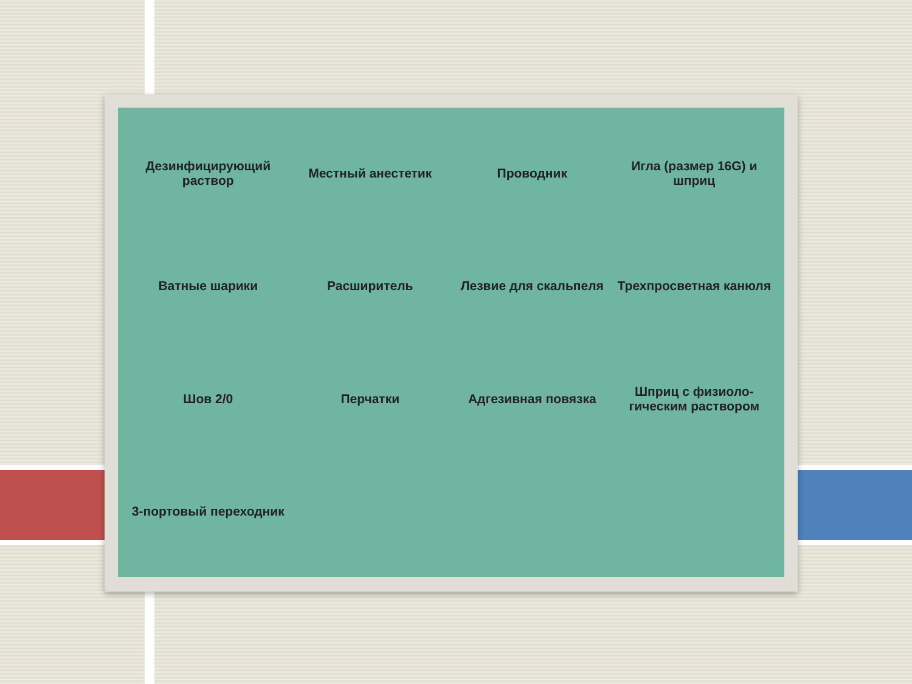Дезинфицирующий раствор
Местный анестетик
Проводник
Игла (размер 16G) и шприц
Ватные шарики
Расширитель
Лезвие для скальпеля
Трехпросветная канюля
Шов 2/0
Перчатки
Адгезивная повязка
Шприц с физиоло-гическим раствором
3-портовый переходник